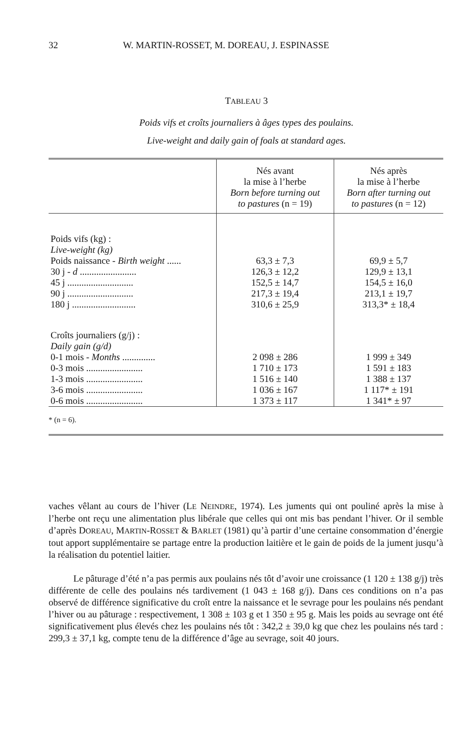32 W. MARTIN-ROSSET, M. DOREAU, J. ESPINASSE
TABLEAU 3
Poids vifs et croîts journaliers à âges types des poulains.
Live-weight and daily gain of foals at standard ages.
| | Nés avant la mise à l’herbe Born before turning out to pastures (n = 19) | Nés après la mise à l’herbe Born after turning out to pastures (n = 12) |
| --- | --- | --- |
| Poids vifs (kg) : Live-weight (kg) | | |
| Poids naissance - Birth weight ...... | 63,3 ± 7,3 | 69,9 ± 5,7 |
| 30 j - d ........................ | 126,3 ± 12,2 | 129,9 ± 13,1 |
| 45 j ............................ | 152,5 ± 14,7 | 154,5 ± 16,0 |
| 90 j ............................ | 217,3 ± 19,4 | 213,1 ± 19,7 |
| 180 j ........................... | 310,6 ± 25,9 | 313,3* ± 18,4 |
| Croîts journaliers (g/j) : Daily gain (g/d) | | |
| 0-1 mois - Months .............. | 2 098 ± 286 | 1 999 ± 349 |
| 0-3 mois ........................ | 1 710 ± 173 | 1 591 ± 183 |
| 1-3 mois ........................ | 1 516 ± 140 | 1 388 ± 137 |
| 3-6 mois ........................ | 1 036 ± 167 | 1 117* ± 191 |
| 0-6 mois ........................ | 1 373 ± 117 | 1 341* ± 97 |
* (n = 6).
vaches vêlant au cours de l’hiver (LE NEINDRE, 1974). Les juments qui ont pouliné après la mise à l’herbe ont reçu une alimentation plus libérale que celles qui ont mis bas pendant l’hiver. Or il semble d’après DOREAU, MARTIN-ROSSET & BARLET (1981) qu’à partir d’une certaine consommation d’énergie tout apport supplémentaire se partage entre la production laitière et le gain de poids de la jument jusqu’à la réalisation du potentiel laitier.
Le pâturage d’été n’a pas permis aux poulains nés tôt d’avoir une croissance (1 120 ± 138 g/j) très différente de celle des poulains nés tardivement (1 043 ± 168 g/j). Dans ces conditions on n’a pas observé de différence significative du croît entre la naissance et le sevrage pour les poulains nés pendant l’hiver ou au pâturage : respectivement, 1 308 ± 103 g et 1 350 ± 95 g. Mais les poids au sevrage ont été significativement plus élevés chez les poulains nés tôt : 342,2 ± 39,0 kg que chez les poulains nés tard : 299,3 ± 37,1 kg, compte tenu de la différence d’âge au sevrage, soit 40 jours.